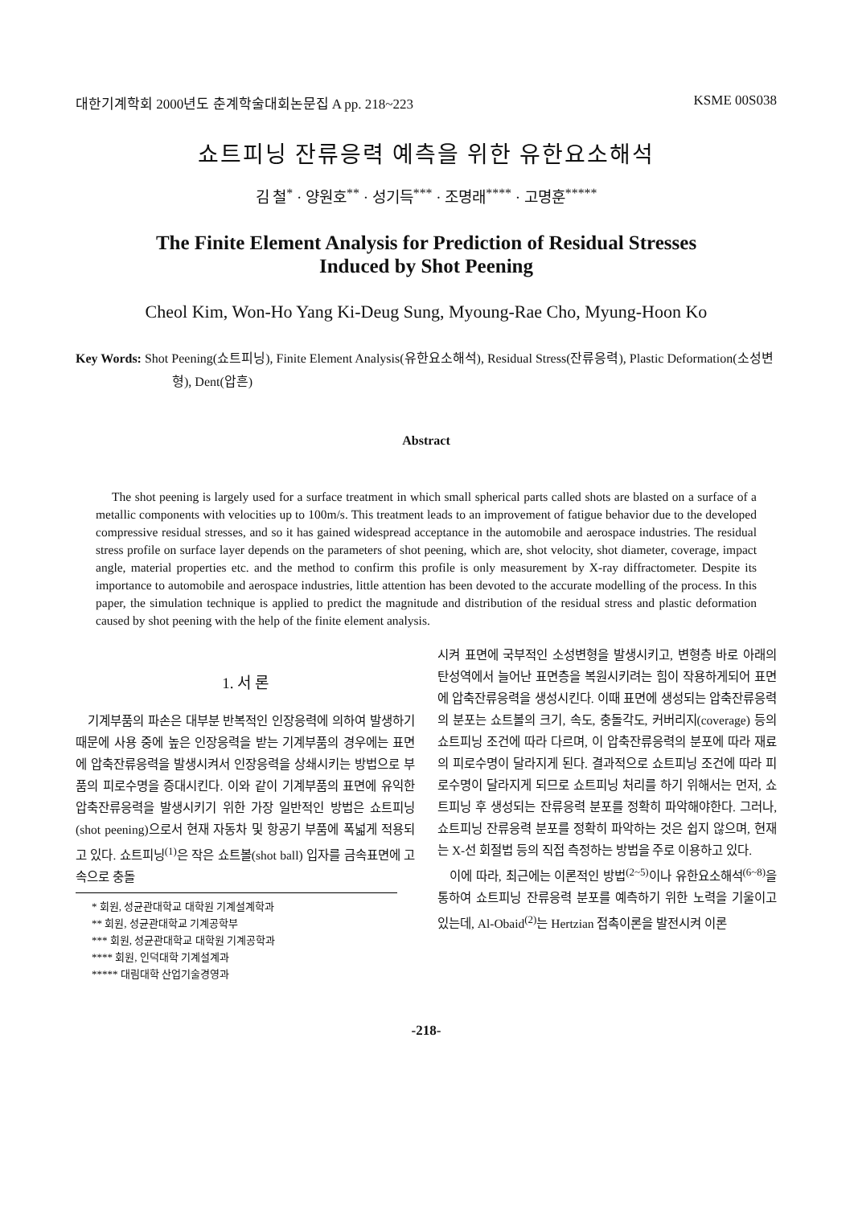대한기계학회 2000년도 춘계학술대회논문집 A pp. 218~223 KSME 00S038
쇼트피닝 잔류응력 예측을 위한 유한요소해석
김 철<sup>*</sup> · 양원호<sup>**</sup> · 성기득<sup>***</sup> · 조명래<sup>****</sup> · 고명훈<sup>*****</sup>
The Finite Element Analysis for Prediction of Residual Stresses
Induced by Shot Peening
Cheol Kim, Won-Ho Yang Ki-Deug Sung, Myoung-Rae Cho, Myung-Hoon Ko
Key Words: Shot Peening(쇼트피닝), Finite Element Analysis(유한요소해석), Residual Stress(잔류응력), Plastic Deformation(소성변형), Dent(압흔)
Abstract
The shot peening is largely used for a surface treatment in which small spherical parts called shots are blasted on a surface of a metallic components with velocities up to 100m/s. This treatment leads to an improvement of fatigue behavior due to the developed compressive residual stresses, and so it has gained widespread acceptance in the automobile and aerospace industries. The residual stress profile on surface layer depends on the parameters of shot peening, which are, shot velocity, shot diameter, coverage, impact angle, material properties etc. and the method to confirm this profile is only measurement by X-ray diffractometer. Despite its importance to automobile and aerospace industries, little attention has been devoted to the accurate modelling of the process. In this paper, the simulation technique is applied to predict the magnitude and distribution of the residual stress and plastic deformation caused by shot peening with the help of the finite element analysis.
1. 서 론
기계부품의 파손은 대부분 반복적인 인장응력에 의하여 발생하기 때문에 사용 중에 높은 인장응력을 받는 기계부품의 경우에는 표면에 압축잔류응력을 발생시켜서 인장응력을 상쇄시키는 방법으로 부품의 피로수명을 증대시킨다. 이와 같이 기계부품의 표면에 유익한 압축잔류응력을 발생시키기 위한 가장 일반적인 방법은 쇼트피닝(shot peening)으로서 현재 자동차 및 항공기 부품에 폭넓게 적용되고 있다. 쇼트피닝<sup>(1)</sup>은 작은 쇼트볼(shot ball) 입자를 금속표면에 고속으로 충돌
* 회원, 성균관대학교 대학원 기계설계학과
** 회원, 성균관대학교 기계공학부
*** 회원, 성균관대학교 대학원 기계공학과
**** 회원, 인덕대학 기계설계과
***** 대림대학 산업기술경영과
시켜 표면에 국부적인 소성변형을 발생시키고, 변형층 바로 아래의 탄성역에서 늘어난 표면층을 복원시키려는 힘이 작용하게되어 표면에 압축잔류응력을 생성시킨다. 이때 표면에 생성되는 압축잔류응력의 분포는 쇼트볼의 크기, 속도, 충돌각도, 커버리지(coverage) 등의 쇼트피닝 조건에 따라 다르며, 이 압축잔류응력의 분포에 따라 재료의 피로수명이 달라지게 된다. 결과적으로 쇼트피닝 조건에 따라 피로수명이 달라지게 되므로 쇼트피닝 처리를 하기 위해서는 먼저, 쇼트피닝 후 생성되는 잔류응력 분포를 정확히 파악해야한다. 그러나, 쇼트피닝 잔류응력 분포를 정확히 파악하는 것은 쉽지 않으며, 현재는 X-선 회절법 등의 직접 측정하는 방법을 주로 이용하고 있다.
이에 따라, 최근에는 이론적인 방법<sup>(2~5)</sup>이나 유한요소해석<sup>(6~8)</sup>을 통하여 쇼트피닝 잔류응력 분포를 예측하기 위한 노력을 기울이고 있는데, Al-Obaid<sup>(2)</sup>는 Hertzian 접촉이론을 발전시켜 이론
-218-